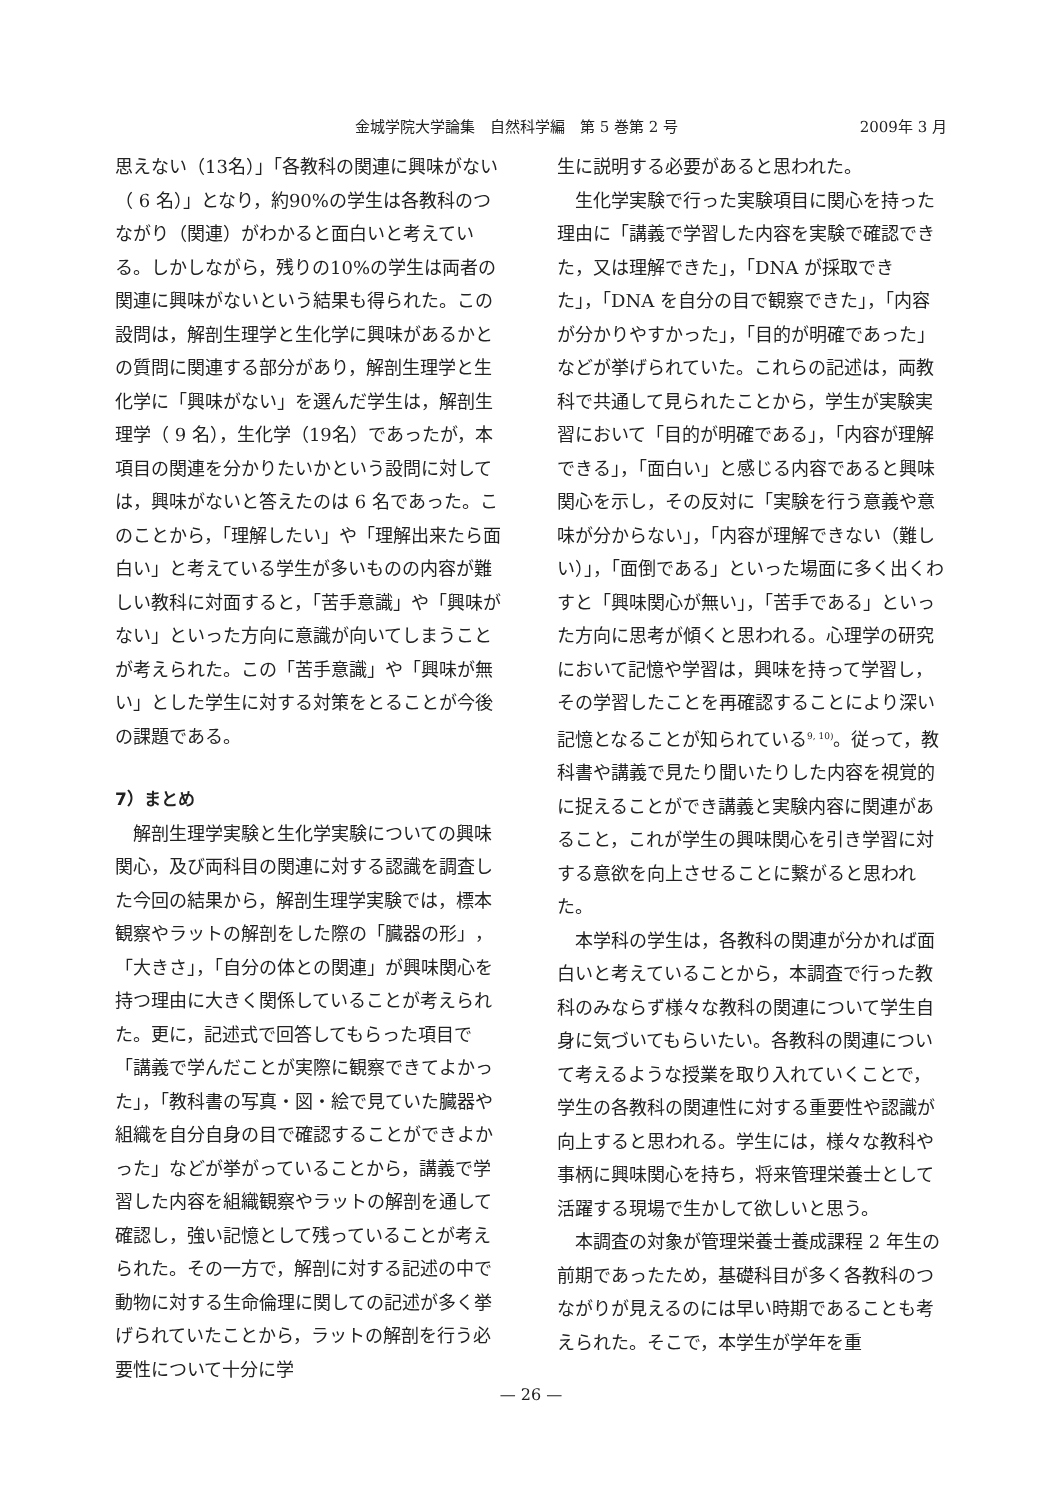金城学院大学論集　自然科学編　第 5 巻第 2 号 2009年 3 月
思えない（13名）」「各教科の関連に興味がない（ 6 名）」となり，約90%の学生は各教科のつながり（関連）がわかると面白いと考えている。しかしながら，残りの10%の学生は両者の関連に興味がないという結果も得られた。この設問は，解剖生理学と生化学に興味があるかとの質問に関連する部分があり，解剖生理学と生化学に「興味がない」を選んだ学生は，解剖生理学（ 9 名），生化学（19名）であったが，本項目の関連を分かりたいかという設問に対しては，興味がないと答えたのは 6 名であった。このことから，「理解したい」や「理解出来たら面白い」と考えている学生が多いものの内容が難しい教科に対面すると，「苦手意識」や「興味がない」といった方向に意識が向いてしまうことが考えられた。この「苦手意識」や「興味が無い」とした学生に対する対策をとることが今後の課題である。
7）まとめ
解剖生理学実験と生化学実験についての興味関心，及び両科目の関連に対する認識を調査した今回の結果から，解剖生理学実験では，標本観察やラットの解剖をした際の「臓器の形」，「大きさ」，「自分の体との関連」が興味関心を持つ理由に大きく関係していることが考えられた。更に，記述式で回答してもらった項目で「講義で学んだことが実際に観察できてよかった」，「教科書の写真・図・絵で見ていた臓器や組織を自分自身の目で確認することができよかった」などが挙がっていることから，講義で学習した内容を組織観察やラットの解剖を通して確認し，強い記憶として残っていることが考えられた。その一方で，解剖に対する記述の中で動物に対する生命倫理に関しての記述が多く挙げられていたことから，ラットの解剖を行う必要性について十分に学
生に説明する必要があると思われた。
生化学実験で行った実験項目に関心を持った理由に「講義で学習した内容を実験で確認できた，又は理解できた」，「DNA が採取できた」，「DNA を自分の目で観察できた」，「内容が分かりやすかった」，「目的が明確であった」などが挙げられていた。これらの記述は，両教科で共通して見られたことから，学生が実験実習において「目的が明確である」，「内容が理解できる」，「面白い」と感じる内容であると興味関心を示し，その反対に「実験を行う意義や意味が分からない」，「内容が理解できない（難しい）」，「面倒である」といった場面に多く出くわすと「興味関心が無い」，「苦手である」といった方向に思考が傾くと思われる。心理学の研究において記憶や学習は，興味を持って学習し，その学習したことを再確認することにより深い記憶となることが知られている<sup>9, 10)</sup>。従って，教科書や講義で見たり聞いたりした内容を視覚的に捉えることができ講義と実験内容に関連があること，これが学生の興味関心を引き学習に対する意欲を向上させることに繋がると思われた。
本学科の学生は，各教科の関連が分かれば面白いと考えていることから，本調査で行った教科のみならず様々な教科の関連について学生自身に気づいてもらいたい。各教科の関連について考えるような授業を取り入れていくことで，学生の各教科の関連性に対する重要性や認識が向上すると思われる。学生には，様々な教科や事柄に興味関心を持ち，将来管理栄養士として活躍する現場で生かして欲しいと思う。
本調査の対象が管理栄養士養成課程 2 年生の前期であったため，基礎科目が多く各教科のつながりが見えるのには早い時期であることも考えられた。そこで，本学生が学年を重
— 26 —